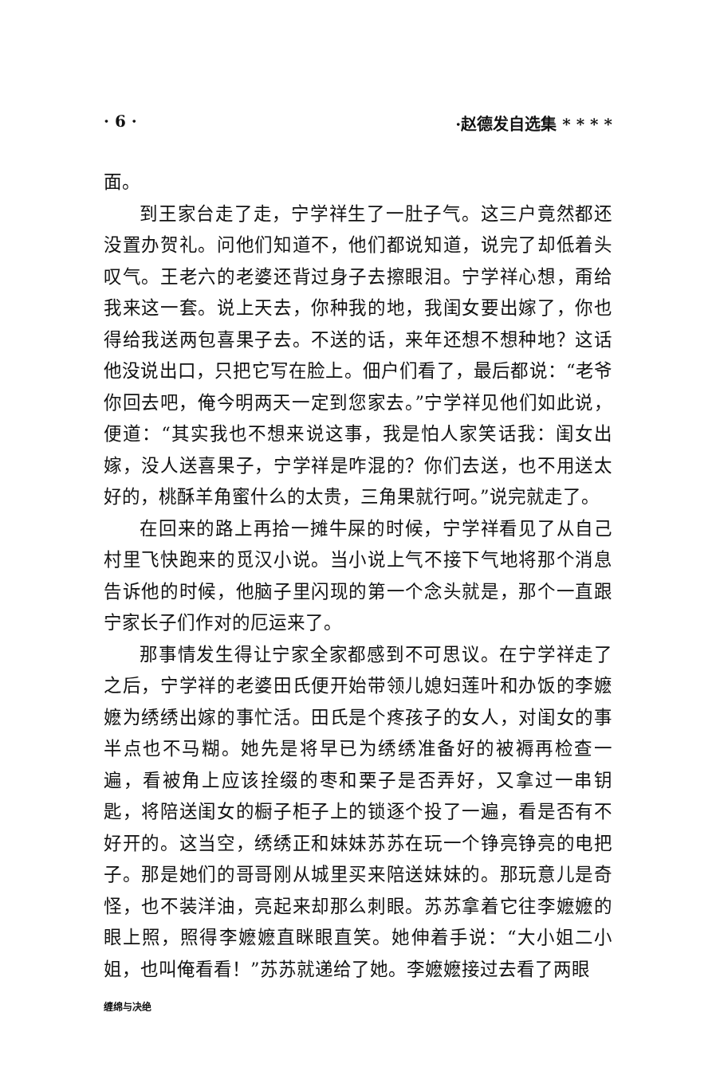· 6 · ·赵德发自选集 * * * *
面。
到王家台走了走，宁学祥生了一肚子气。这三户竟然都还没置办贺礼。问他们知道不，他们都说知道，说完了却低着头叹气。王老六的老婆还背过身子去擦眼泪。宁学祥心想，甭给我来这一套。说上天去，你种我的地，我闺女要出嫁了，你也得给我送两包喜果子去。不送的话，来年还想不想种地？这话他没说出口，只把它写在脸上。佃户们看了，最后都说：“老爷你回去吧，俺今明两天一定到您家去。”宁学祥见他们如此说，便道：“其实我也不想来说这事，我是怕人家笑话我：闺女出嫁，没人送喜果子，宁学祥是咋混的？你们去送，也不用送太好的，桃酥羊角蜜什么的太贵，三角果就行呵。”说完就走了。
在回来的路上再拾一摊牛屎的时候，宁学祥看见了从自己村里飞快跑来的觅汉小说。当小说上气不接下气地将那个消息告诉他的时候，他脑子里闪现的第一个念头就是，那个一直跟宁家长子们作对的厄运来了。
那事情发生得让宁家全家都感到不可思议。在宁学祥走了之后，宁学祥的老婆田氏便开始带领儿媳妇莲叶和办饭的李嬷嬷为绣绣出嫁的事忙活。田氏是个疼孩子的女人，对闺女的事半点也不马糊。她先是将早已为绣绣准备好的被褥再检查一遍，看被角上应该拴缀的枣和栗子是否弄好，又拿过一串钥匙，将陪送闺女的橱子柜子上的锁逐个投了一遍，看是否有不好开的。这当空，绣绣正和妹妹苏苏在玩一个铮亮铮亮的电把子。那是她们的哥哥刚从城里买来陪送妹妹的。那玩意儿是奇怪，也不装洋油，亮起来却那么刺眼。苏苏拿着它往李嬷嬷的眼上照，照得李嬷嬷直眯眼直笑。她伸着手说：“大小姐二小姐，也叫俺看看！”苏苏就递给了她。李嬷嬷接过去看了两眼
缠绵与决绝